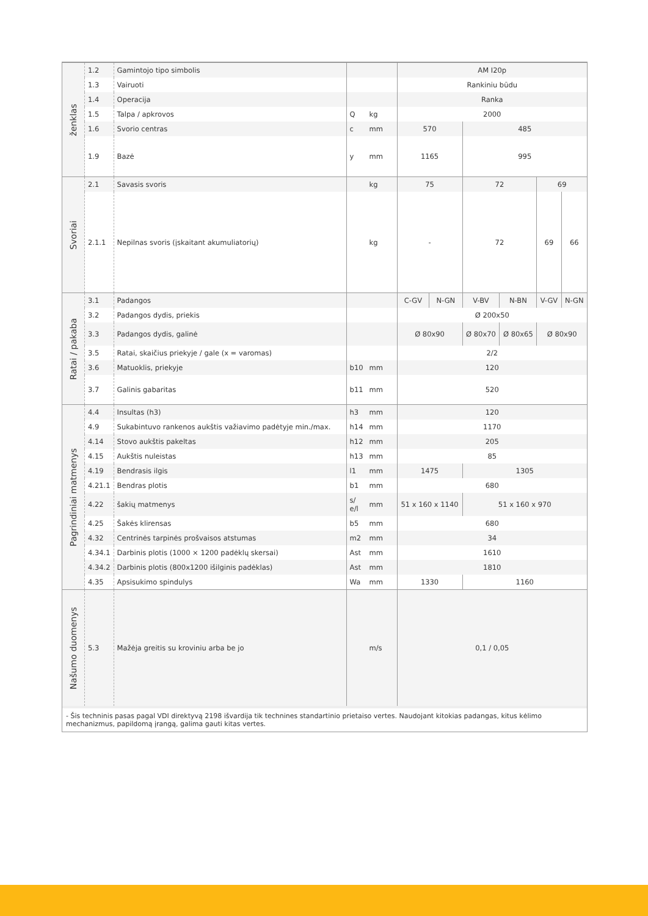| ženklas | 1.2 | Gamintojo tipo simbolis | | | AM I20p | | | | | |
| | 1.3 | Vairuoti | | | Rankiniu būdu | | | | | |
| | 1.4 | Operacija | | | Ranka | | | | | |
| | 1.5 | Talpa / apkrovos | Q | kg | 2000 | | | | | |
| | 1.6 | Svorio centras | c | mm | 570 | | 485 | | | |
| | 1.9 | Bazė | y | mm | 1165 | | 995 | | | |
| | Svoriai | 2.1 | Savasis svoris | | kg | 75 | | 72 | | 69 |
| 2.1.1 | | Nepilnas svoris (įskaitant akumuliatorių) | | kg | - | | 72 | | 69 | 66 |
| Ratai / pakaba | 3.1 | Padangos | | | C-GV | N-GN | V-BV | N-BN | V-GV | N-GN |
| | 3.2 | Padangos dydis, priekis | | | Ø 200x50 | | | | | |
| | 3.3 | Padangos dydis, galinė | | | Ø 80x90 | | Ø 80x70 | Ø 80x65 | Ø 80x90 | |
| | 3.5 | Ratai, skaičius priekyje / gale (x = varomas) | | | 2/2 | | | | | |
| | 3.6 | Matuoklis, priekyje | b10 | mm | 120 | | | | | |
| | 3.7 | Galinis gabaritas | b11 | mm | 520 | | | | | |
| Pagrindiniai matmenys | 4.4 | Insultas (h3) | h3 | mm | 120 | | | | | |
| | 4.9 | Sukabintuvo rankenos aukštis važiavimo padėtyje min./max. | h14 | mm | 1170 | | | | | |
| | 4.14 | Stovo aukštis pakeltas | h12 | mm | 205 | | | | | |
| | 4.15 | Aukštis nuleistas | h13 | mm | 85 | | | | | |
| | 4.19 | Bendrasis ilgis | l1 | mm | 1475 | | 1305 | | | |
| | 4.21.1 | Bendras plotis | b1 | mm | 680 | | | | | |
| | 4.22 | šakių matmenys | s/ e/l | mm | 51 x 160 x 1140 | | 51 x 160 x 970 | | | |
| | 4.25 | Šakės klirensas | b5 | mm | 680 | | | | | |
| | 4.32 | Centrinės tarpinės prošvaisos atstumas | m2 | mm | 34 | | | | | |
| | 4.34.1 | Darbinis plotis (1000 × 1200 padėklų skersai) | Ast | mm | 1610 | | | | | |
| | 4.34.2 | Darbinis plotis (800x1200 išilginis padėklas) | Ast | mm | 1810 | | | | | |
| | 4.35 | Apsisukimo spindulys | Wa | mm | 1330 | | 1160 | | | |
| | Našumo duomenys | 5.3 | Mažėja greitis su kroviniu arba be jo | | m/s | 0,1 / 0,05 | | | | |
- Šis techninis pasas pagal VDI direktyvą 2198 išvardija tik technines standartinio prietaiso vertes. Naudojant kitokias padangas, kitus kėlimo mechanizmus, papildomą įrangą, galima gauti kitas vertes.